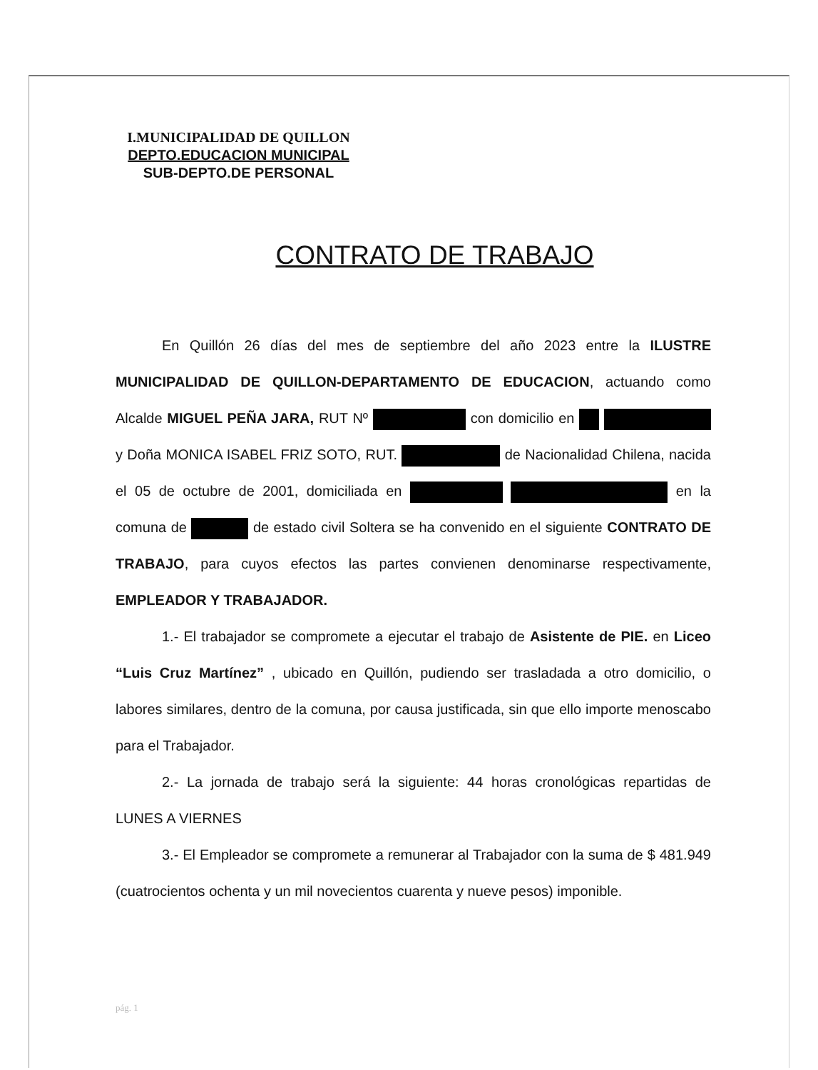I.MUNICIPALIDAD DE QUILLON
DEPTO.EDUCACION MUNICIPAL
SUB-DEPTO.DE PERSONAL
CONTRATO DE TRABAJO
En Quillón 26 días del mes de septiembre del año 2023 entre la ILUSTRE MUNICIPALIDAD DE QUILLON-DEPARTAMENTO DE EDUCACION, actuando como Alcalde MIGUEL PEÑA JARA, RUT Nº con domicilio en y Doña MONICA ISABEL FRIZ SOTO, RUT. de Nacionalidad Chilena, nacida el 05 de octubre de 2001, domiciliada en en la comuna de de estado civil Soltera se ha convenido en el siguiente CONTRATO DE TRABAJO, para cuyos efectos las partes convienen denominarse respectivamente, EMPLEADOR Y TRABAJADOR.
1.- El trabajador se compromete a ejecutar el trabajo de Asistente de PIE. en Liceo “Luis Cruz Martínez” , ubicado en Quillón, pudiendo ser trasladada a otro domicilio, o labores similares, dentro de la comuna, por causa justificada, sin que ello importe menoscabo para el Trabajador.
2.- La jornada de trabajo será la siguiente: 44 horas cronológicas repartidas de LUNES A VIERNES
3.- El Empleador se compromete a remunerar al Trabajador con la suma de $ 481.949 (cuatrocientos ochenta y un mil novecientos cuarenta y nueve pesos) imponible.
pág. 1